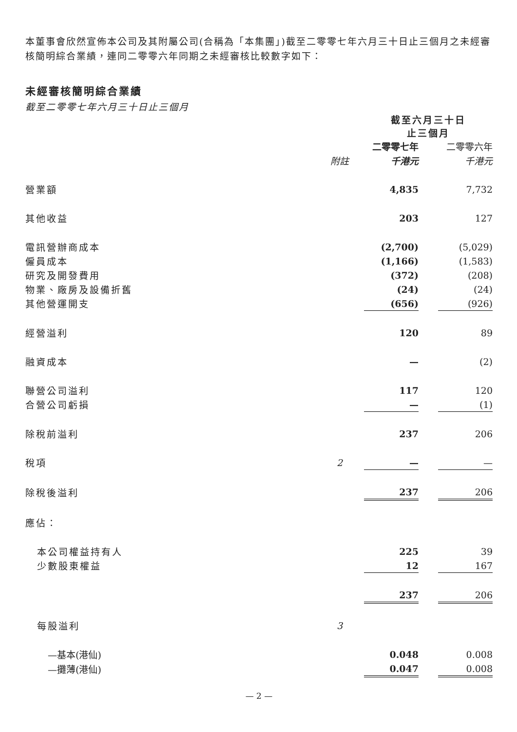本董事會欣然宣佈本公司及其附屬公司(合稱為「本集團」)截至二零零七年六月三十日止三個月之未經審核簡明綜合業績，連同二零零六年同期之未經審核比較數字如下：
未經審核簡明綜合業績
截至二零零七年六月三十日止三個月
| | | 截至六月三十日 止三個月 | | |
| --- | --- | --- | --- | --- |
| | | 二零零七年 | | 二零零六年 |
| | 附註 | 千港元 | | 千港元 |
| 營業額 | | 4,835 | | 7,732 |
| 其他收益 | | 203 | | 127 |
| 電訊營辦商成本 | | (2,700) | | (5,029) |
| 僱員成本 | | (1,166) | | (1,583) |
| 研究及開發費用 | | (372) | | (208) |
| 物業、廠房及設備折舊 | | (24) | | (24) |
| 其他營運開支 | | (656) | | (926) |
| 經營溢利 | | 120 | | 89 |
| 融資成本 | | — | | (2) |
| 聯營公司溢利 | | 117 | | 120 |
| 合營公司虧損 | | — | | (1) |
| 除稅前溢利 | | 237 | | 206 |
| 稅項 | 2 | — | | — |
| 除稅後溢利 | | 237 | | 206 |
| 應佔： | | | | |
| 本公司權益持有人 | | 225 | | 39 |
| 少數股東權益 | | 12 | | 167 |
| | | 237 | | 206 |
| 每股溢利 | 3 | | | |
| —基本(港仙) | | 0.048 | | 0.008 |
| —攤薄(港仙) | | 0.047 | | 0.008 |
— 2 —